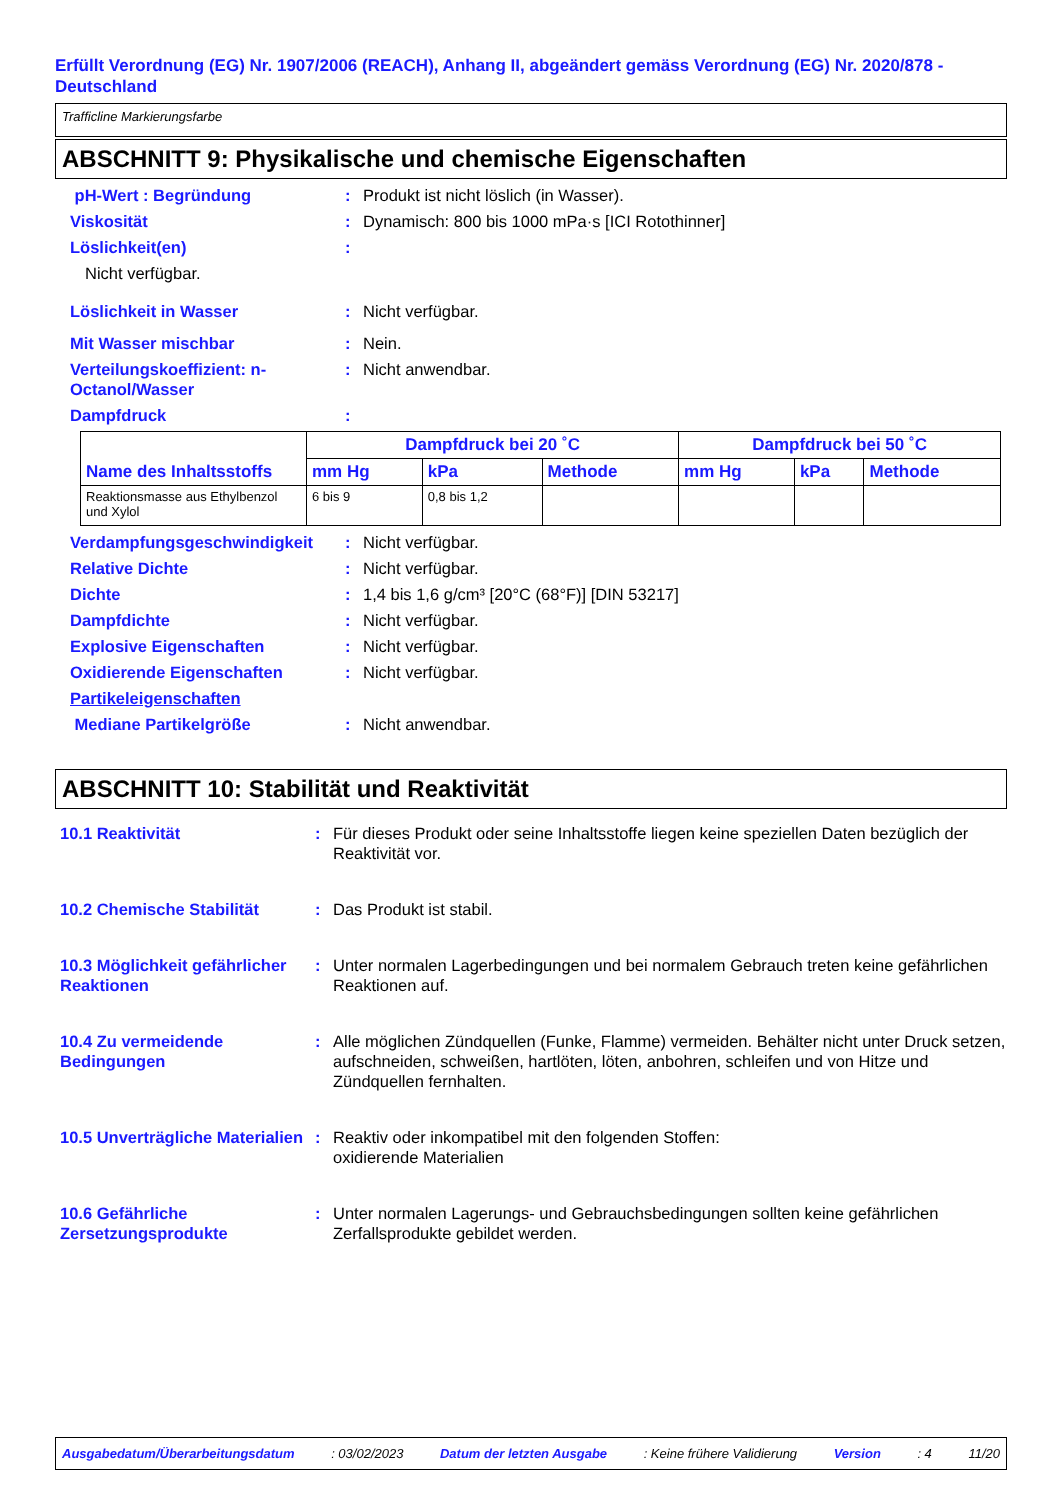Erfüllt Verordnung (EG) Nr. 1907/2006 (REACH), Anhang II, abgeändert gemäss Verordnung (EG) Nr. 2020/878 - Deutschland
Trafficline Markierungsfarbe
ABSCHNITT 9: Physikalische und chemische Eigenschaften
pH-Wert : Begründung : Produkt ist nicht löslich (in Wasser).
Viskosität : Dynamisch: 800 bis 1000 mPa·s [ICI Rotothinner]
Löslichkeit(en) :
Nicht verfügbar.
Löslichkeit in Wasser : Nicht verfügbar.
Mit Wasser mischbar : Nein.
Verteilungskoeffizient: n-Octanol/Wasser
: Nicht anwendbar.
Dampfdruck :
| Name des Inhaltsstoffs | Dampfdruck bei 20 ˚C | | | Dampfdruck bei 50 ˚C | | |
| --- | --- | --- | --- | --- | --- | --- |
| | mm Hg | kPa | Methode | mm Hg | kPa | Methode |
| Reaktionsmasse aus Ethylbenzol und Xylol | 6 bis 9 | 0,8 bis 1,2 | | | | |
Verdampfungsgeschwindigkeit : Nicht verfügbar.
Relative Dichte : Nicht verfügbar.
Dichte : 1,4 bis 1,6 g/cm³ [20°C (68°F)] [DIN 53217]
Dampfdichte : Nicht verfügbar.
Explosive Eigenschaften : Nicht verfügbar.
Oxidierende Eigenschaften : Nicht verfügbar.
Partikeleigenschaften
Mediane Partikelgröße : Nicht anwendbar.
ABSCHNITT 10: Stabilität und Reaktivität
10.1 Reaktivität : Für dieses Produkt oder seine Inhaltsstoffe liegen keine speziellen Daten bezüglich der Reaktivität vor.
10.2 Chemische Stabilität : Das Produkt ist stabil.
10.3 Möglichkeit gefährlicher Reaktionen
: Unter normalen Lagerbedingungen und bei normalem Gebrauch treten keine gefährlichen Reaktionen auf.
10.4 Zu vermeidende Bedingungen
: Alle möglichen Zündquellen (Funke, Flamme) vermeiden. Behälter nicht unter Druck setzen, aufschneiden, schweißen, hartlöten, löten, anbohren, schleifen und von Hitze und Zündquellen fernhalten.
10.5 Unverträgliche Materialien
: Reaktiv oder inkompatibel mit den folgenden Stoffen:
oxidierende Materialien
10.6 Gefährliche Zersetzungsprodukte
: Unter normalen Lagerungs- und Gebrauchsbedingungen sollten keine gefährlichen Zerfallsprodukte gebildet werden.
Ausgabedatum/Überarbeitungsdatum : 03/02/2023 Datum der letzten Ausgabe : Keine frühere Validierung Version : 4 11/20